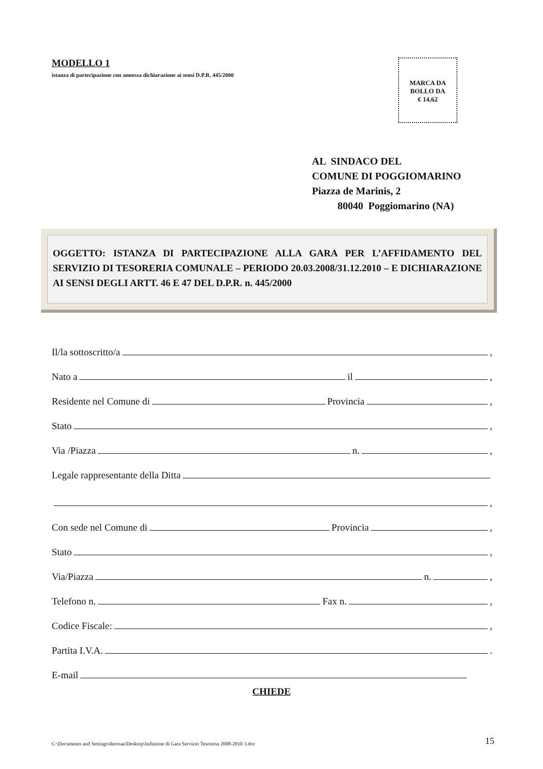MODELLO 1
istanza di partecipazione con annessa dichiarazione ai sensi D.P.R. 445/2000
MARCA DA
BOLLO DA
€ 14,62
AL SINDACO DEL
COMUNE DI POGGIOMARINO
Piazza de Marinis, 2
80040 Poggiomarino (NA)
OGGETTO: ISTANZA DI PARTECIPAZIONE ALLA GARA PER L’AFFIDAMENTO DEL SERVIZIO DI TESORERIA COMUNALE – PERIODO 20.03.2008/31.12.2010 – E DICHIARAZIONE AI SENSI DEGLI ARTT. 46 E 47 DEL D.P.R. n. 445/2000
Il/la sottoscritto/a ,
Nato a il ,
Residente nel Comune di Provincia ,
Stato ,
Via /Piazza n. ,
Legale rappresentante della Ditta
,
Con sede nel Comune di Provincia ,
Stato ,
Via/Piazza n. ,
Telefono n. Fax n. ,
Codice Fiscale: ,
Partita I.V.A. .
E-mail
CHIEDE
C:\Documents and Settings\derosaa\Desktop\Indizione di Gara Servizio Tesoreria 2008-2010 3.doc 15